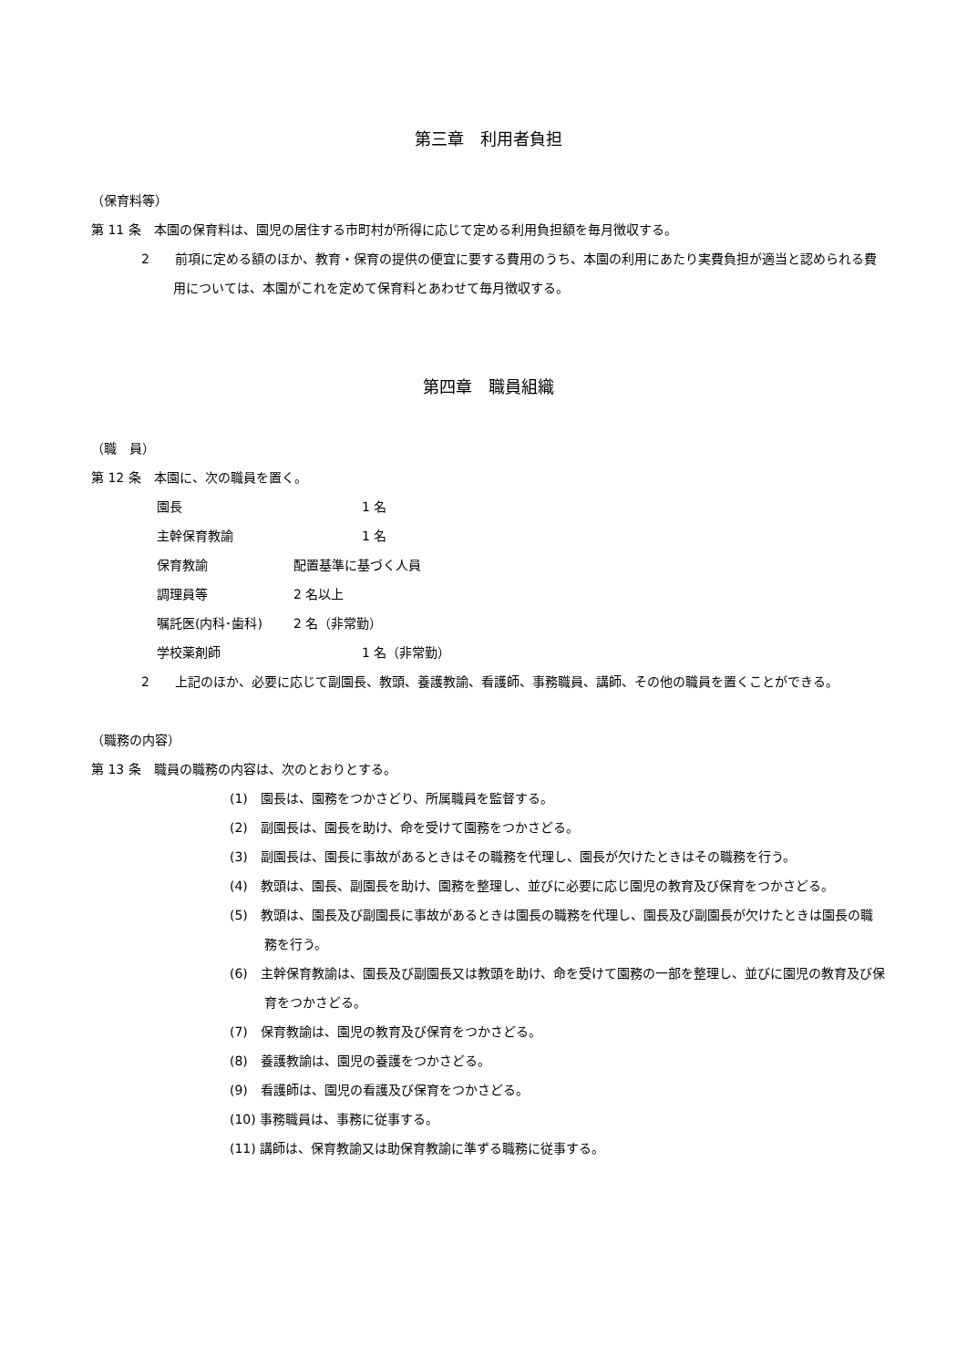第三章　利用者負担
（保育料等）
第 11 条　本園の保育料は、園児の居住する市町村が所得に応じて定める利用負担額を毎月徴収する。
2　　前項に定める額のほか、教育・保育の提供の便宜に要する費用のうち、本園の利用にあたり実費負担が適当と認められる費用については、本園がこれを定めて保育料とあわせて毎月徴収する。
第四章　職員組織
（職　員）
第 12 条　本園に、次の職員を置く。
園長 1 名
主幹保育教諭 1 名
保育教諭 配置基準に基づく人員
調理員等 2 名以上
嘱託医(内科･歯科) 2 名（非常勤）
学校薬剤師 1 名（非常勤）
2　　上記のほか、必要に応じて副園長、教頭、養護教諭、看護師、事務職員、講師、その他の職員を置くことができる。
（職務の内容）
第 13 条　職員の職務の内容は、次のとおりとする。
(1)　園長は、園務をつかさどり、所属職員を監督する。
(2)　副園長は、園長を助け、命を受けて園務をつかさどる。
(3)　副園長は、園長に事故があるときはその職務を代理し、園長が欠けたときはその職務を行う。
(4)　教頭は、園長、副園長を助け、園務を整理し、並びに必要に応じ園児の教育及び保育をつかさどる。
(5)　教頭は、園長及び副園長に事故があるときは園長の職務を代理し、園長及び副園長が欠けたときは園長の職務を行う。
(6)　主幹保育教諭は、園長及び副園長又は教頭を助け、命を受けて園務の一部を整理し、並びに園児の教育及び保育をつかさどる。
(7)　保育教諭は、園児の教育及び保育をつかさどる。
(8)　養護教諭は、園児の養護をつかさどる。
(9)　看護師は、園児の看護及び保育をつかさどる。
(10) 事務職員は、事務に従事する。
(11) 講師は、保育教諭又は助保育教諭に準ずる職務に従事する。